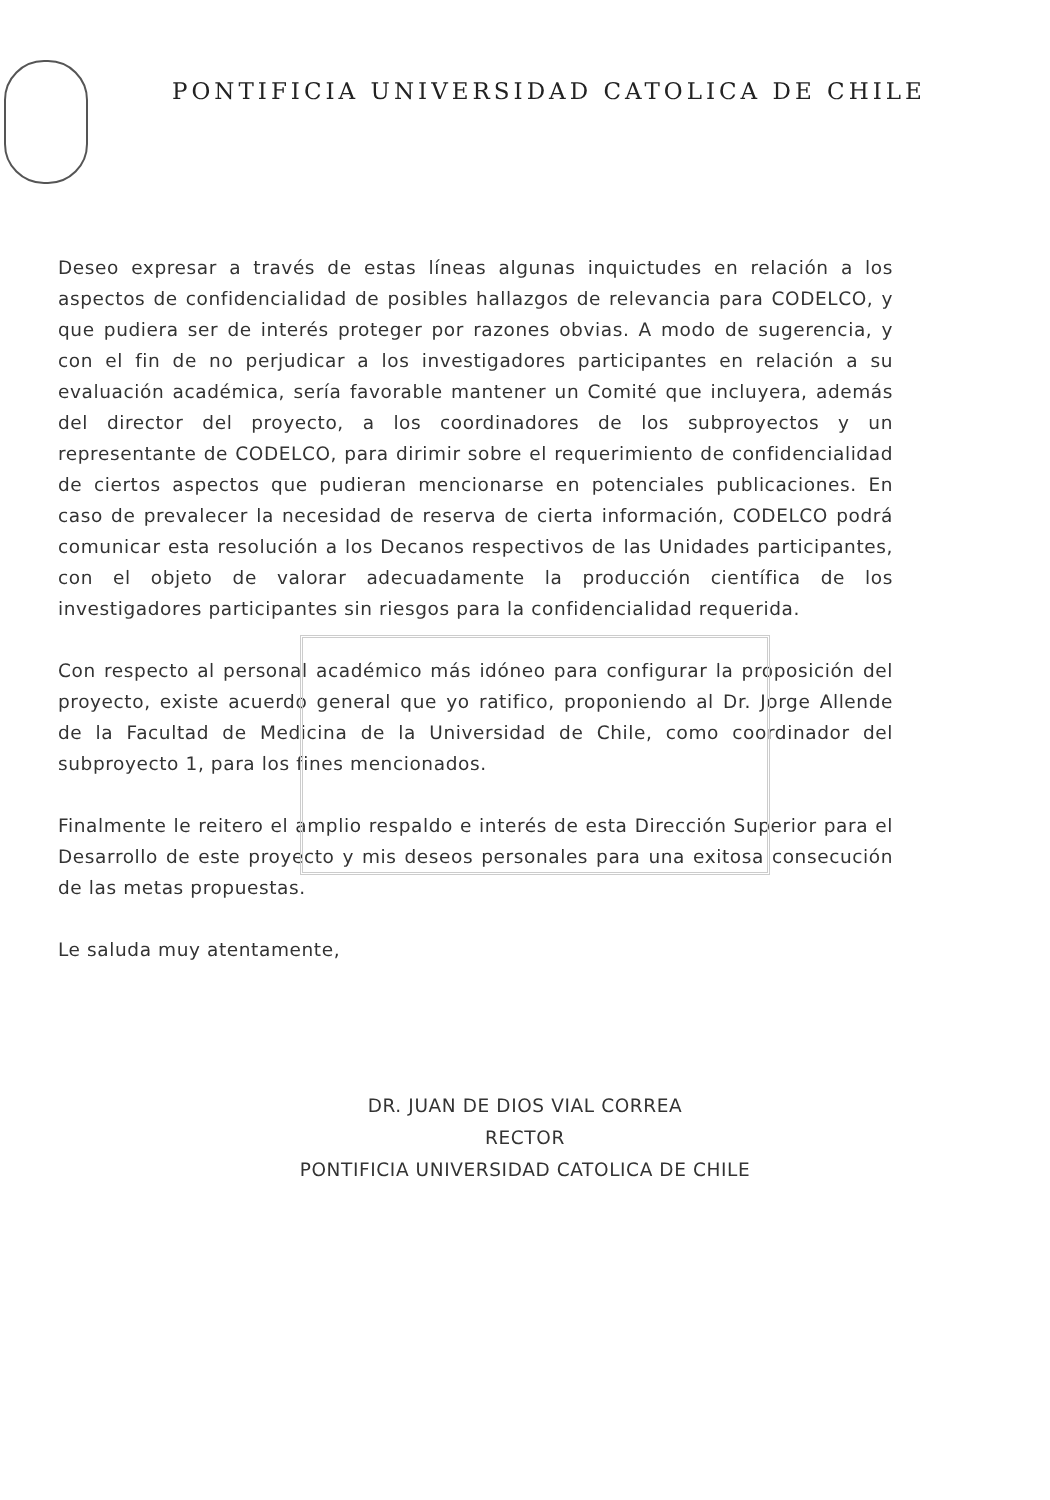PONTIFICIA UNIVERSIDAD CATOLICA DE CHILE
Deseo expresar a través de estas líneas algunas inquictudes en relación a los aspectos de confidencialidad de posibles hallazgos de relevancia para CODELCO, y que pudiera ser de interés proteger por razones obvias. A modo de sugerencia, y con el fin de no perjudicar a los investigadores participantes en relación a su evaluación académica, sería favorable mantener un Comité que incluyera, además del director del proyecto, a los coordinadores de los subproyectos y un representante de CODELCO, para dirimir sobre el requerimiento de confidencialidad de ciertos aspectos que pudieran mencionarse en potenciales publicaciones. En caso de prevalecer la necesidad de reserva de cierta información, CODELCO podrá comunicar esta resolución a los Decanos respectivos de las Unidades participantes, con el objeto de valorar adecuadamente la producción científica de los investigadores participantes sin riesgos para la confidencialidad requerida.
Con respecto al personal académico más idóneo para configurar la proposición del proyecto, existe acuerdo general que yo ratifico, proponiendo al Dr. Jorge Allende de la Facultad de Medicina de la Universidad de Chile, como coordinador del subproyecto 1, para los fines mencionados.
Finalmente le reitero el amplio respaldo e interés de esta Dirección Superior para el Desarrollo de este proyecto y mis deseos personales para una exitosa consecución de las metas propuestas.
Le saluda muy atentamente,
DR. JUAN DE DIOS VIAL CORREA
RECTOR
PONTIFICIA UNIVERSIDAD CATOLICA DE CHILE